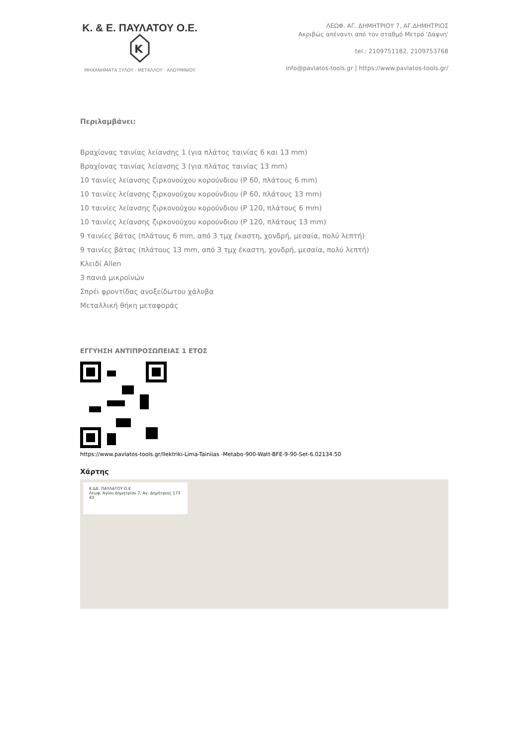Κ. & Ε. ΠΑΥΛΑΤΟΥ Ο.Ε.
K
ΜΗΧΑΝΗΜΑΤΑ ΞΥΛΟΥ · ΜΕΤΑΛΛΟΥ · ΑΛΟΥΜΙΝΙΟΥ
ΛΕΩΦ. ΑΓ. ΔΗΜΗΤΡΙΟΥ 7, ΑΓ.ΔΗΜΗΤΡΙΟΣ
Ακριβώς απέναντι από τον σταθμό Μετρό 'Δάφνη'
tel.: 2109751182, 2109753768
info@pavlatos-tools.gr | https://www.pavlatos-tools.gr/
Περιλαμβάνει:
Βραχίονας ταινίας λείανσης 1 (για πλάτος ταινίας 6 και 13 mm)
Βραχίονας ταινίας λείανσης 3 (για πλάτος ταινίας 13 mm)
10 ταινίες λείανσης ζιρκονούχου κορούνδιου (P 60, πλάτους 6 mm)
10 ταινίες λείανσης ζιρκονούχου κορούνδιου (P 60, πλάτους 13 mm)
10 ταινίες λείανσης ζιρκονούχου κορούνδιου (P 120, πλάτους 6 mm)
10 ταινίες λείανσης ζιρκονούχου κορούνδιου (P 120, πλάτους 13 mm)
9 ταινίες βάτας (πλάτους 6 mm, από 3 τμχ έκαστη, χονδρή, μεσαία, πολύ λεπτή)
9 ταινίες βάτας (πλάτους 13 mm, από 3 τμχ έκαστη, χονδρή, μεσαία, πολύ λεπτή)
Κλειδί Allen
3 πανιά μικροϊνών
Σπρέι φροντίδας ανοξείδωτου χάλυβα
Μεταλλική θήκη μεταφοράς
ΕΓΓΥΗΣΗ ΑΝΤΙΠΡΟΣΩΠΕΙΑΣ 1 ΕΤΟΣ
https://www.pavlatos-tools.gr/Ilektriki-Lima-Tainiias -Metabo-900-Watt-BFE-9-90-Set-6.02134.50
Χάρτης
Κ.&Ε. ΠΑΥΛΑΤΟΥ Ο.Ε
Λεωφ. Αγίου Δημητρίου 7, Αγ. Δημήτριος 173 43